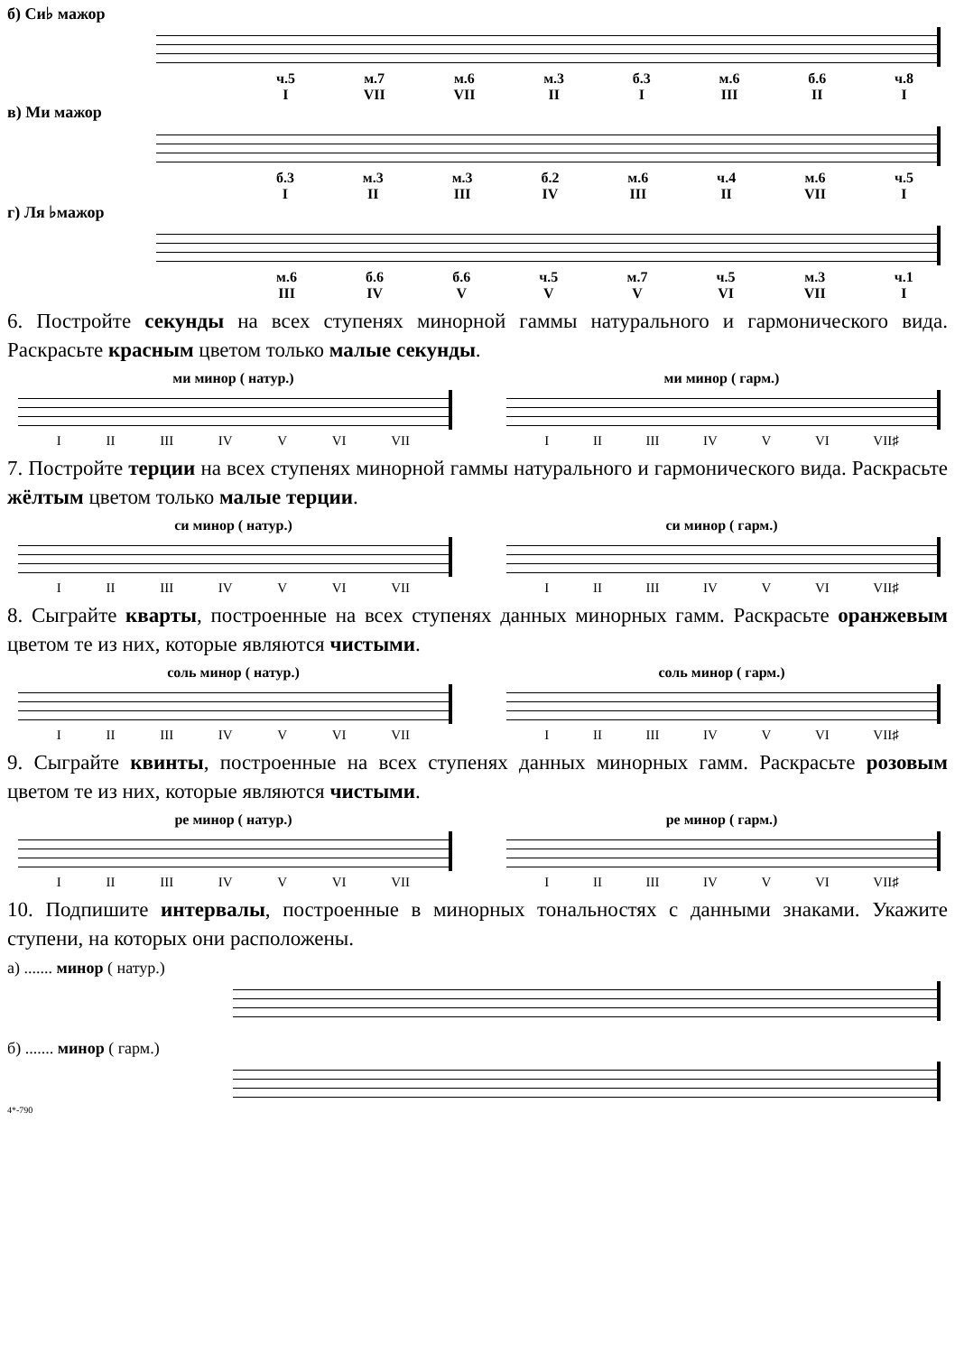б) Си♭ мажор
ч.5
I м.7
VII м.6
VII м.3
II б.3
I м.6
III б.6
II ч.8
I
в) Ми мажор
б.3
I м.3
II м.3
III б.2
IV м.6
III ч.4
II м.6
VII ч.5
I
г) Ля ♭мажор
м.6
III б.6
IV б.6
V ч.5
V м.7
V ч.5
VI м.3
VII ч.1
I
6. Постройте секунды на всех ступенях минорной гаммы натурального и гармонического вида. Раскрасьте красным цветом только малые секунды.
ми минор ( натур.)
I II III IV V VI VII
ми минор ( гарм.)
I II III IV V VI VII♯
7. Постройте терции на всех ступенях минорной гаммы натурального и гармонического вида. Раскрасьте жёлтым цветом только малые терции.
си минор ( натур.)
I II III IV V VI VII
си минор ( гарм.)
I II III IV V VI VII♯
8. Сыграйте кварты, построенные на всех ступенях данных минорных гамм. Раскрасьте оранжевым цветом те из них, которые являются чистыми.
соль минор ( натур.)
I II III IV V VI VII
соль минор ( гарм.)
I II III IV V VI VII♯
9. Сыграйте квинты, построенные на всех ступенях данных минорных гамм. Раскрасьте розовым цветом те из них, которые являются чистыми.
ре минор ( натур.)
I II III IV V VI VII
ре минор ( гарм.)
I II III IV V VI VII♯
10. Подпишите интервалы, построенные в минорных тональностях с данными знаками. Укажите ступени, на которых они расположены.
а) ....... минор ( натур.)
б) ....... минор ( гарм.)
4*-790